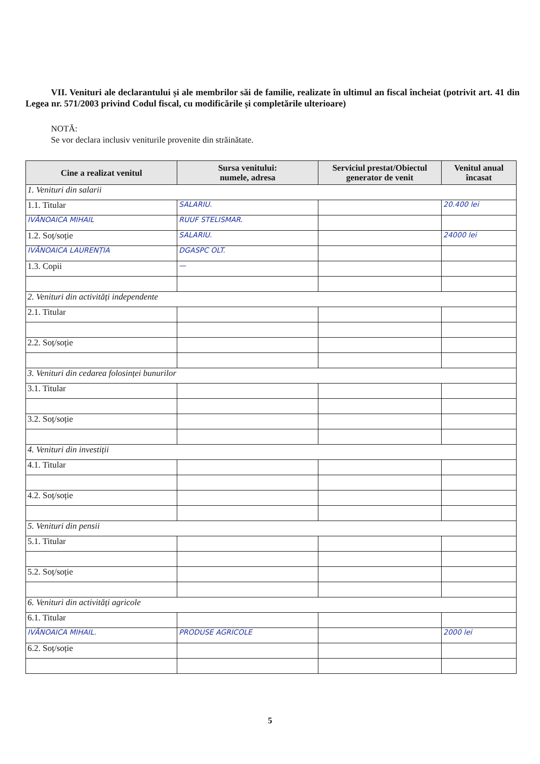VII. Venituri ale declarantului și ale membrilor săi de familie, realizate în ultimul an fiscal încheiat (potrivit art. 41 din Legea nr. 571/2003 privind Codul fiscal, cu modificările și completările ulterioare)
NOTĂ:
Se vor declara inclusiv veniturile provenite din străinătate.
| Cine a realizat venitul | Sursa venitului: numele, adresa | Serviciul prestat/Obiectul generator de venit | Venitul anual încasat |
| --- | --- | --- | --- |
| 1. Venituri din salarii | | | |
| 1.1. Titular | SALARIU. | | 20.400 lei |
| IVĂNOAICA MIHAIL | RUUF STELISMAR. | | |
| 1.2. Soț/soție | SALARIU. | | 24000 lei |
| IVĂNOAICA LAURENȚIA | DGASPC OLT. | | |
| 1.3. Copii | — | | |
| 2. Venituri din activități independente | | | |
| 2.1. Titular | | | |
| 2.2. Soț/soție | | | |
| 3. Venituri din cedarea folosinței bunurilor | | | |
| 3.1. Titular | | | |
| 3.2. Soț/soție | | | |
| 4. Venituri din investiții | | | |
| 4.1. Titular | | | |
| 4.2. Soț/soție | | | |
| 5. Venituri din pensii | | | |
| 5.1. Titular | | | |
| 5.2. Soț/soție | | | |
| 6. Venituri din activități agricole | | | |
| 6.1. Titular | | | |
| IVĂNOAICA MIHAIL. | PRODUSE AGRICOLE | | 2000 lei |
| 6.2. Soț/soție | | | |
5